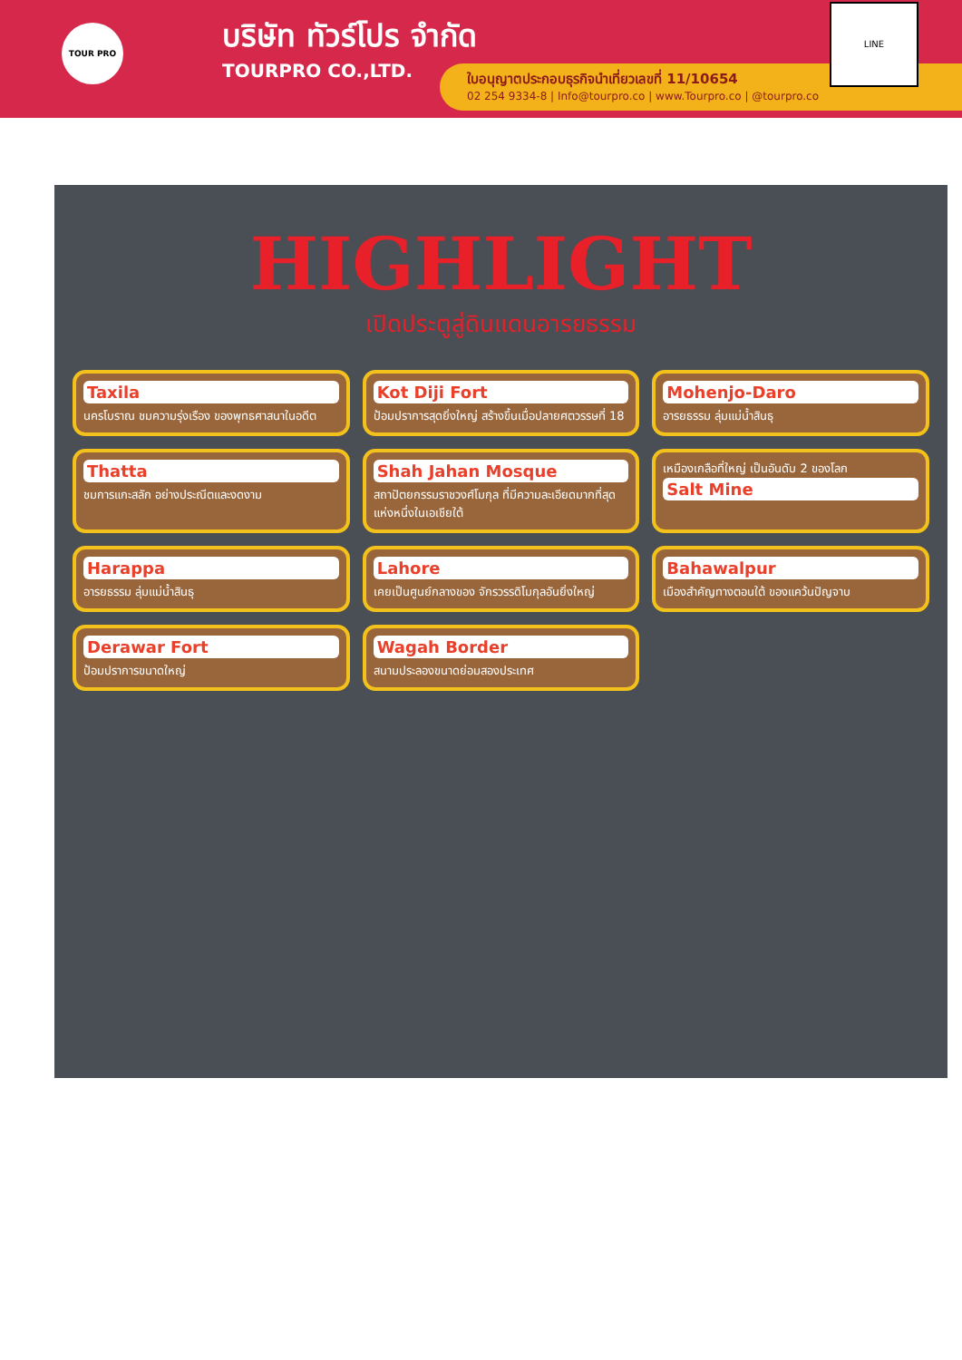TOUR PRO
บริษัท ทัวร์โปร จำกัด
TOURPRO CO.,LTD.
ใบอนุญาตประกอบธุรกิจนำเที่ยวเลขที่ 11/10654
02 254 9334-8 | Info@tourpro.co | www.Tourpro.co | @tourpro.co
LINE
HIGHLIGHT
เปิดประตูสู่ดินแดนอารยธรรม
Taxila
นครโบราณ ชมความรุ่งเรือง ของพุทธศาสนาในอดีต
Kot Diji Fort
ป้อมปราการสุดยิ่งใหญ่ สร้างขึ้นเมื่อปลายศตวรรษที่ 18
Mohenjo-Daro
อารยธรรม ลุ่มแม่น้ำสินธุ
Thatta
ชมการแกะสลัก อย่างประณีตและงดงาม
Shah Jahan Mosque
สถาปัตยกรรมราชวงศ์โมกุล ที่มีความละเอียดมากที่สุด แห่งหนึ่งในเอเชียใต้
เหมืองเกลือที่ใหญ่ เป็นอันดับ 2 ของโลก
Salt Mine
Harappa
อารยธรรม ลุ่มแม่น้ำสินธุ
Lahore
เคยเป็นศูนย์กลางของ จักรวรรดิโมกุลอันยิ่งใหญ่
Bahawalpur
เมืองสำคัญทางตอนใต้ ของแคว้นปัญจาบ
Derawar Fort
ป้อมปราการขนาดใหญ่
Wagah Border
สนามประลองขนาดย่อมสองประเทศ